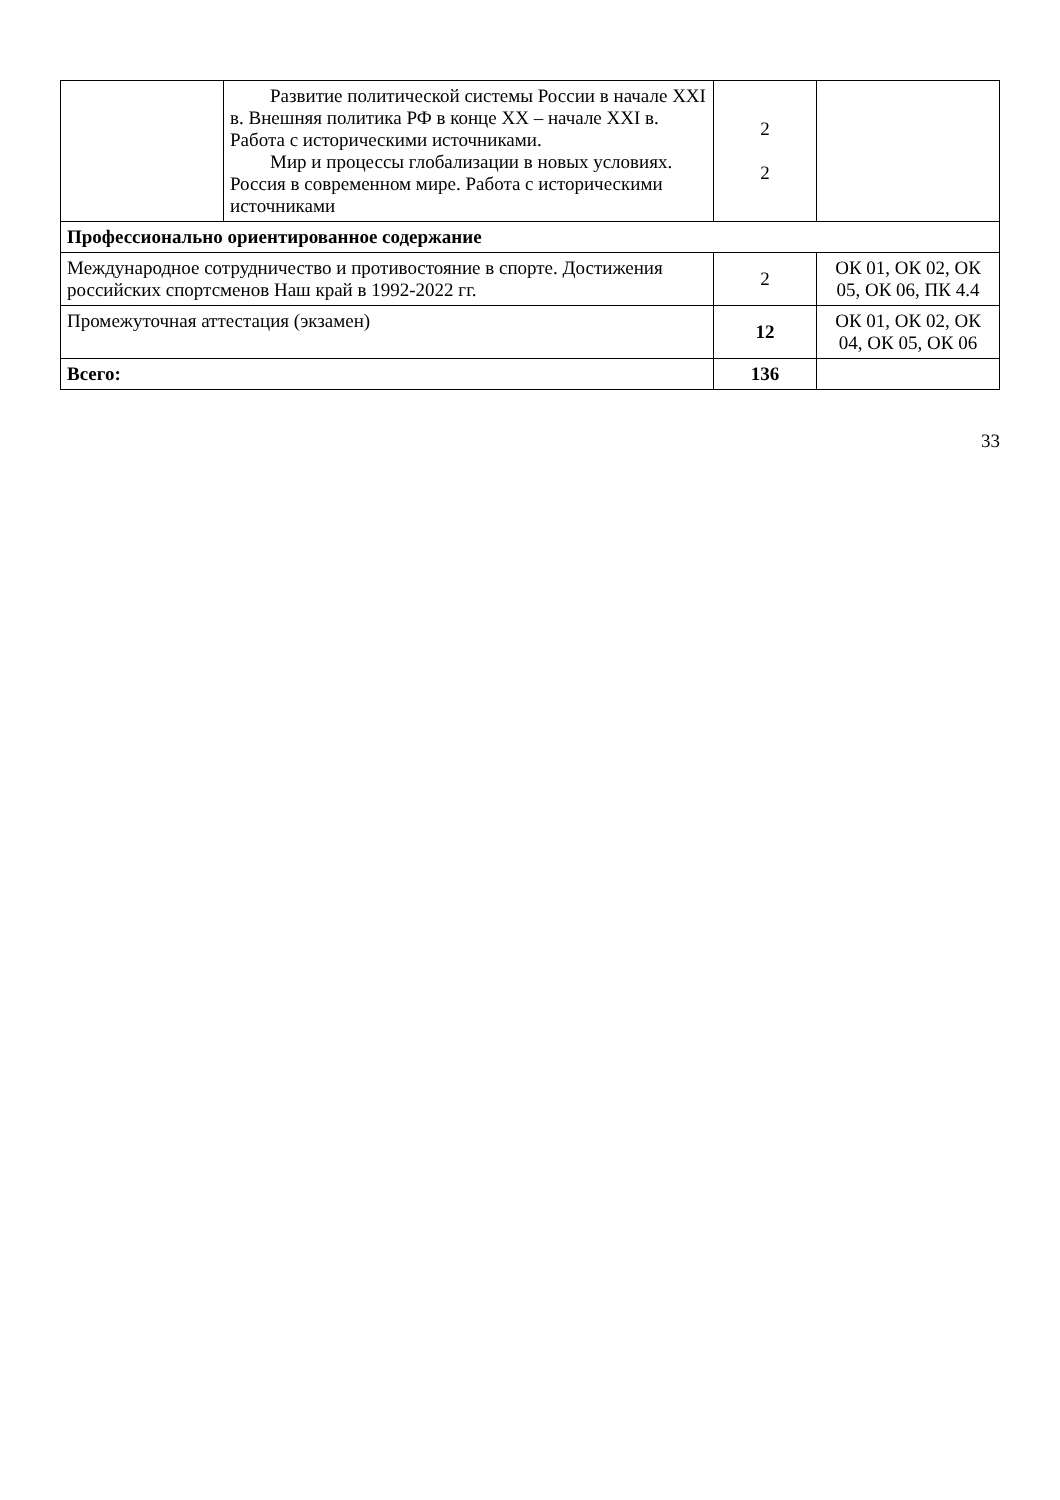| | Развитие политической системы России в начале XXI в. Внешняя политика РФ в конце XX – начале XXI в. Работа с историческими источниками. Мир и процессы глобализации в новых условиях. Россия в современном мире. Работа с историческими источниками | 2 2 | |
| Профессионально ориентированное содержание | | | |
| Международное сотрудничество и противостояние в спорте. Достижения российских спортсменов Наш край в 1992-2022 гг. | | 2 | ОК 01, ОК 02, ОК 05, ОК 06, ПК 4.4 |
| Промежуточная аттестация (экзамен) | | 12 | ОК 01, ОК 02, ОК 04, ОК 05, ОК 06 |
| Всего: | | 136 | |
33